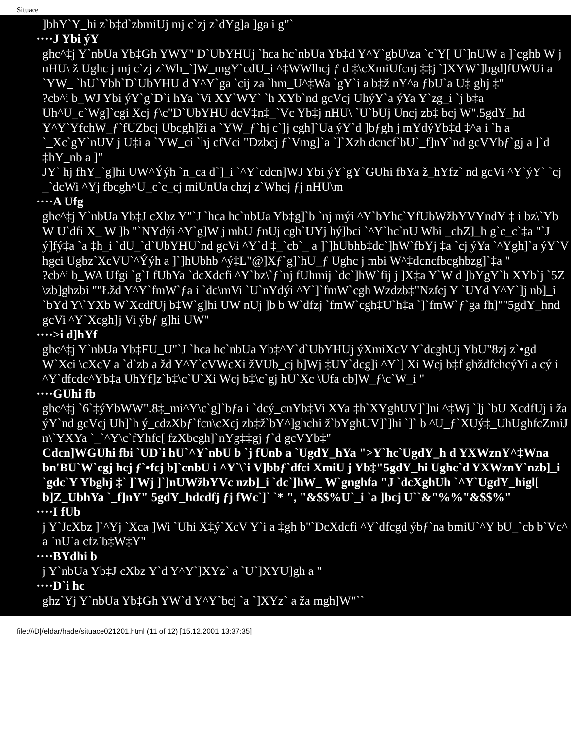Situace
]bhY`Y_hi z`b‡d`zbmiUj mj c`zj z`dYg]a ]ga i g"`
····J Ybi ýY
ghc^‡j Y`nbUa Yb‡Gh YWY" D`UbYHUj `hca hc`nbUa Yb‡d Y^Y`gbU\za `c`Y[ U`]nUW a ]`cghb W j nHU\ ž Ughc j mj c`zj z`Wh_`]W_mgY`cdU_i ^‡WWlhcj ƒ d ‡\cXmiUfcnj ‡‡j `]XYW`]bgd]fUWUi a `YW_ `hU`Ybh`D`UbYHU d Y^Y`ga `cij za `hm_U^‡Wa `gY`i a b‡ž nY^a ƒbU`a U‡ ghj ‡"
?cb^i b_WJ Ybi ýY`g`D`i hYa `Vi XY`WY` `h XYb`nd gcVcj UhýY`a ýYa Y`zg_i `j b‡a Uh^U_c`Wg]`cgi Xcj ƒ\c"D`UbYHU dcV‡n‡_`Vc Yb‡j nHU\ `U`bUj Uncj zb‡ bcj W".5gdY_hd Y^Y`YfchW_ƒ`fUZbcj Ubcgh]ži a `YW_ƒ`hj c`]j cgh]`Ua ýY`d ]bƒgh j mYdýYb‡d ‡^a i `h a `_Xc`gY`nUV j U‡i a `YW_ci `hj cfVci "Dzbcj ƒ`Vmg]`a `]`Xzh dcncf`bU`_f]nY`nd gcVYbƒ`gj a ]`d ‡hY_nb a ]"
JY` hj fhY_`g]hi UW^Ýýh `n_ca d`]_i `^Y`cdcn]WJ Ybi ýY`gY`GUhi fbYa ž_hYfz` nd gcVi ^Y`ýY` `cj _`dcWi ^Yj fbcgh^U_c`c_cj miUnUa chzj z`Whcj ƒj nHU\m
····A Ufg
ghc^‡j Y`nbUa Yb‡J cXbz Y"`J `hca hc`nbUa Yb‡g]`b `nj mýi ^Y`bYhc`YfUbWžbYVYndY ‡ i bz\`Yb W U`dfi X_ W ]b "`NYdýi ^Y`g]W j mbU ƒnUj cgh`UYj hý]bci `^Y`hc`nU Wbi _cbZ]_h g`c_c`‡a "`J ý]fý‡a `a ‡h_i `dU_`d`UbYHU`nd gcVi ^Y`d ‡_`cb`_ a ]`]hUbhb‡dc`]hW`fbYj ‡a `cj ýYa `^Ygh]`a ýY`V hgci Ugbz`XcVU`^Ýýh a ]`]hUbhb ^ý‡L"@]Xƒ`g]`hU_ƒ Ughc j mbi W^‡dcncfbcghbzg]`‡a "
?cb^i b_WA Ufgi `g`I fUbYa `dcXdcfi ^Y`bz\`ƒ`nj fUhmij `dc`]hW`fij j ]X‡a Y`W d ]bYgY`h XYb`j `5Z \zb]ghzbi ""Łžd Y^Y`fmW`ƒa i `dc\mVi `U`nYdýi ^Y`]`fmW`cgh Wzdzb‡"Nzfcj Y `UYd Y^Y`]j nb]_i `bYd Y\`YXb W`XcdfUj b‡W`g]hi UW nUj ]b b W`dfzj `fmW`cgh‡U`h‡a `]`fmW`ƒ`ga fh]""5gdY_hnd gcVi ^Y`Xcgh]j Vi ýbƒ g]hi UW"
····>i d]hYf
ghc^‡j Y`nbUa Yb‡FU_U"`J `hca hc`nbUa Yb‡^Y`d`UbYHUj ýXmiXcV Y`dcghUj YbU"8zj z`•gd W`Xci \cXcV a `d`zb a žd Y^Y`cVWcXi žVUb_cj b]Wj ‡UY`dcg]i ^Y`] Xi Wcj b‡f ghždfchcýYi a cý i ^Y`dfcdc^Yb‡a UhYf]z`b‡\c`U`Xi Wcj b‡\c`gj hU`Xc \Ufa cb]W_ƒ\c`W_i "
····GUhi fb
ghc^‡j `6`‡ýYbWW".8‡_mi^Y\c`g]`bƒa i `dcý_cnYb‡Vi XYa ‡h`XYghUV]`]ni ^‡Wj `]j `bU XcdfUj i ža ýY`nd gcVcj Uh]`h ý_cdzXbƒ`fcn\cXcj zb‡ž`bY^]ghchi ž`bYghUV]`]hi `]` b ^U_ƒ`XUý‡_UhUghfcZmiJ n\`YXYa `_`^Y\c`fYhfc[ fzXbcgh]`nYg‡‡gj ƒ`d gcVYb‡"
Cdcn]WGUhi fbi `UD`i hU`^Y`nbU b `j fUnb a `UgdY_hYa ">Y`hc`UgdY_h d YXWznY^‡Wna bn'BU`W`cgj hcj ƒ`•fcj b]`cnbU i ^Y`\`i V]bbƒ`dfci XmiU j Yb‡"5gdY_hi Ughc`d YXWznY`nzb]_i `gdc`Y Ybghj ‡` ]`Wj ]`]nUWžbYVc nzb]_i `dc`]hW_ W`gnghfa "J `dcXghUh `^Y`UgdY_higl[ b]Z_UbhYa `_f]nY" 5gdY_hdcdfj ƒj fWc`]` `* ", "&$$%U`_i `a ]bcj U``&"%%"&$$%"
····I fUb
j Y`JcXbz ]`^Yj `Xca ]Wi `Uhi X‡ý`XcV Y`i a ‡gh b"`DcXdcfi ^Y`dfcgd ýbƒ`na bmiU`^Y bU_`cb b`Vc^ a `nU`a cfz`b‡W‡Y"
····BYdhi b
j Y`nbUa Yb‡J cXbz Y`d Y^Y`]XYz` a `U`]XYU]gh a "
····D`i hc
ghz`Yj Y`nbUa Yb‡Gh YW`d Y^Y`bcj `a `]XYz` a ža mgh]W"``
file:///D|/eldar/hade/situace021201.html (11 of 12) [15.12.2001 13:37:35]